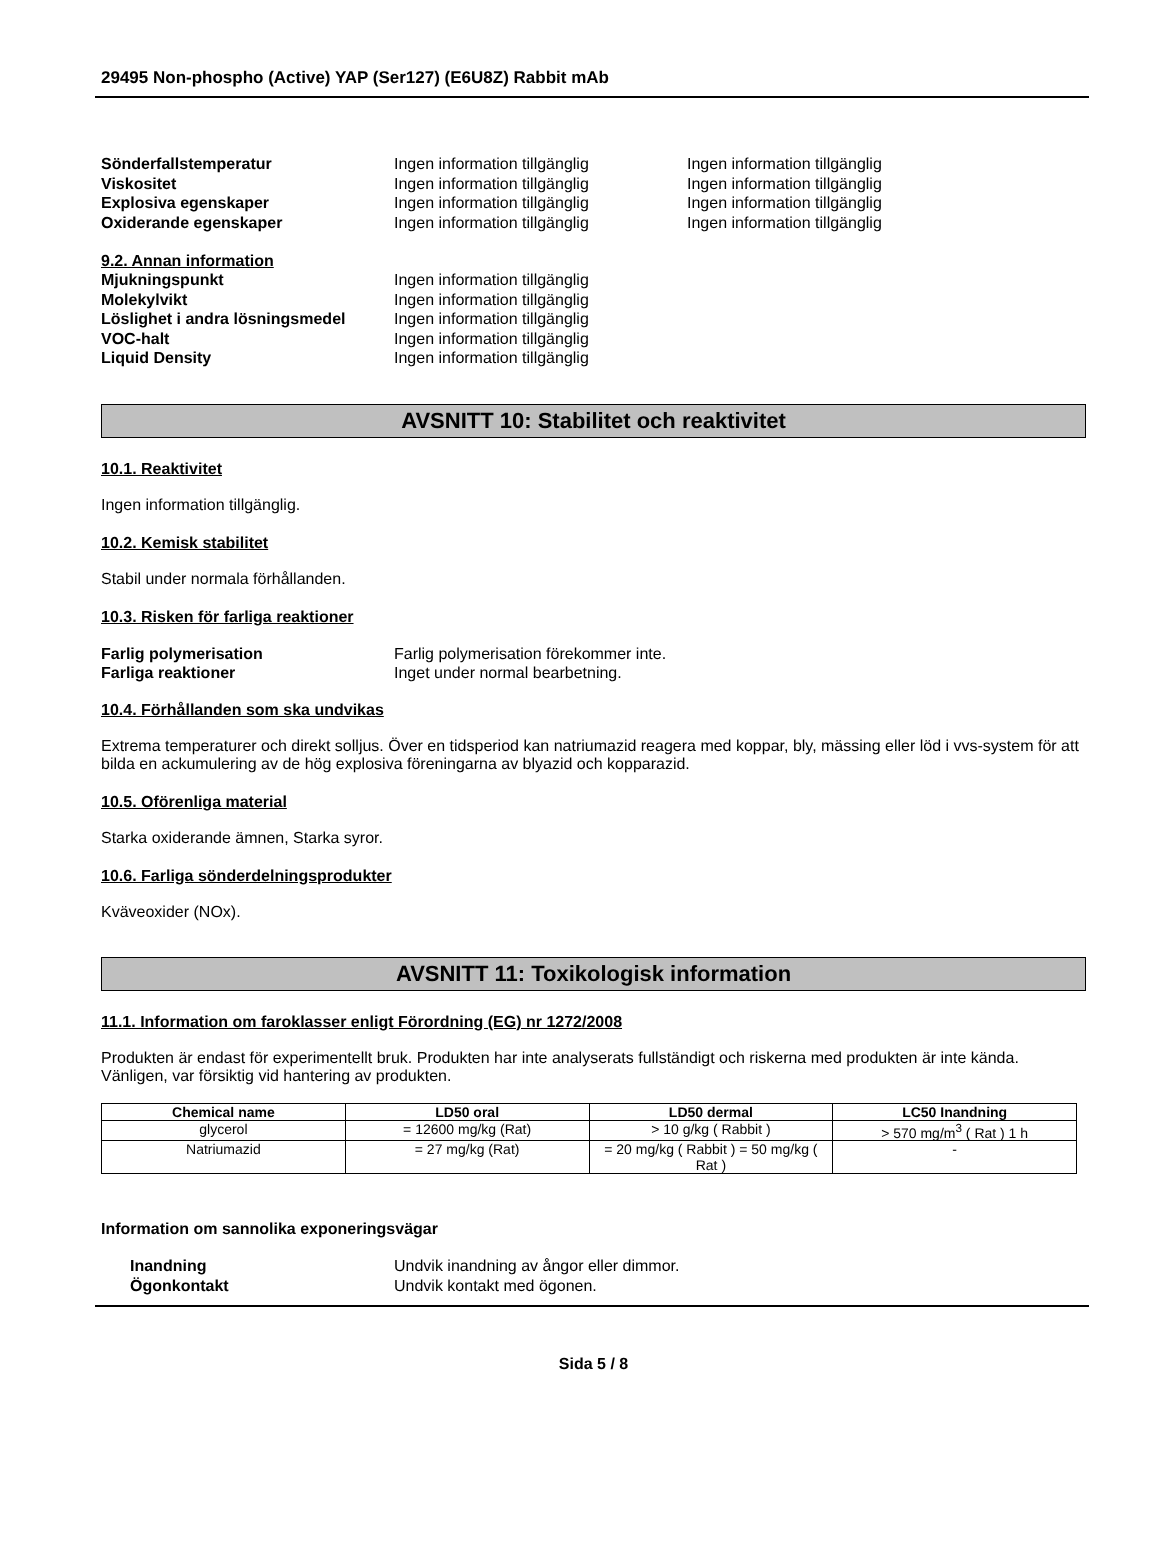29495 Non-phospho (Active) YAP (Ser127) (E6U8Z) Rabbit mAb
Sönderfallstemperatur Ingen information tillgänglig Ingen information tillgänglig
Viskositet Ingen information tillgänglig Ingen information tillgänglig
Explosiva egenskaper Ingen information tillgänglig Ingen information tillgänglig
Oxiderande egenskaper Ingen information tillgänglig Ingen information tillgänglig
9.2. Annan information
Mjukningspunkt Ingen information tillgänglig
Molekylvikt Ingen information tillgänglig
Löslighet i andra lösningsmedel Ingen information tillgänglig
VOC-halt Ingen information tillgänglig
Liquid Density Ingen information tillgänglig
AVSNITT 10: Stabilitet och reaktivitet
10.1. Reaktivitet
Ingen information tillgänglig.
10.2. Kemisk stabilitet
Stabil under normala förhållanden.
10.3. Risken för farliga reaktioner
Farlig polymerisation Farlig polymerisation förekommer inte.
Farliga reaktioner Inget under normal bearbetning.
10.4. Förhållanden som ska undvikas
Extrema temperaturer och direkt solljus. Över en tidsperiod kan natriumazid reagera med koppar, bly, mässing eller löd i vvs-system för att bilda en ackumulering av de hög explosiva föreningarna av blyazid och kopparazid.
10.5. Oförenliga material
Starka oxiderande ämnen, Starka syror.
10.6. Farliga sönderdelningsprodukter
Kväveoxider (NOx).
AVSNITT 11: Toxikologisk information
11.1. Information om faroklasser enligt Förordning (EG) nr 1272/2008
Produkten är endast för experimentellt bruk. Produkten har inte analyserats fullständigt och riskerna med produkten är inte kända. Vänligen, var försiktig vid hantering av produkten.
| Chemical name | LD50 oral | LD50 dermal | LC50 Inandning |
| --- | --- | --- | --- |
| glycerol | = 12600 mg/kg (Rat) | > 10 g/kg ( Rabbit ) | > 570 mg/m<sup>3</sup> ( Rat ) 1 h |
| Natriumazid | = 27 mg/kg (Rat) | = 20 mg/kg ( Rabbit ) = 50 mg/kg ( Rat ) | - |
Information om sannolika exponeringsvägar
Inandning Undvik inandning av ångor eller dimmor.
Ögonkontakt Undvik kontakt med ögonen.
Sida 5 / 8